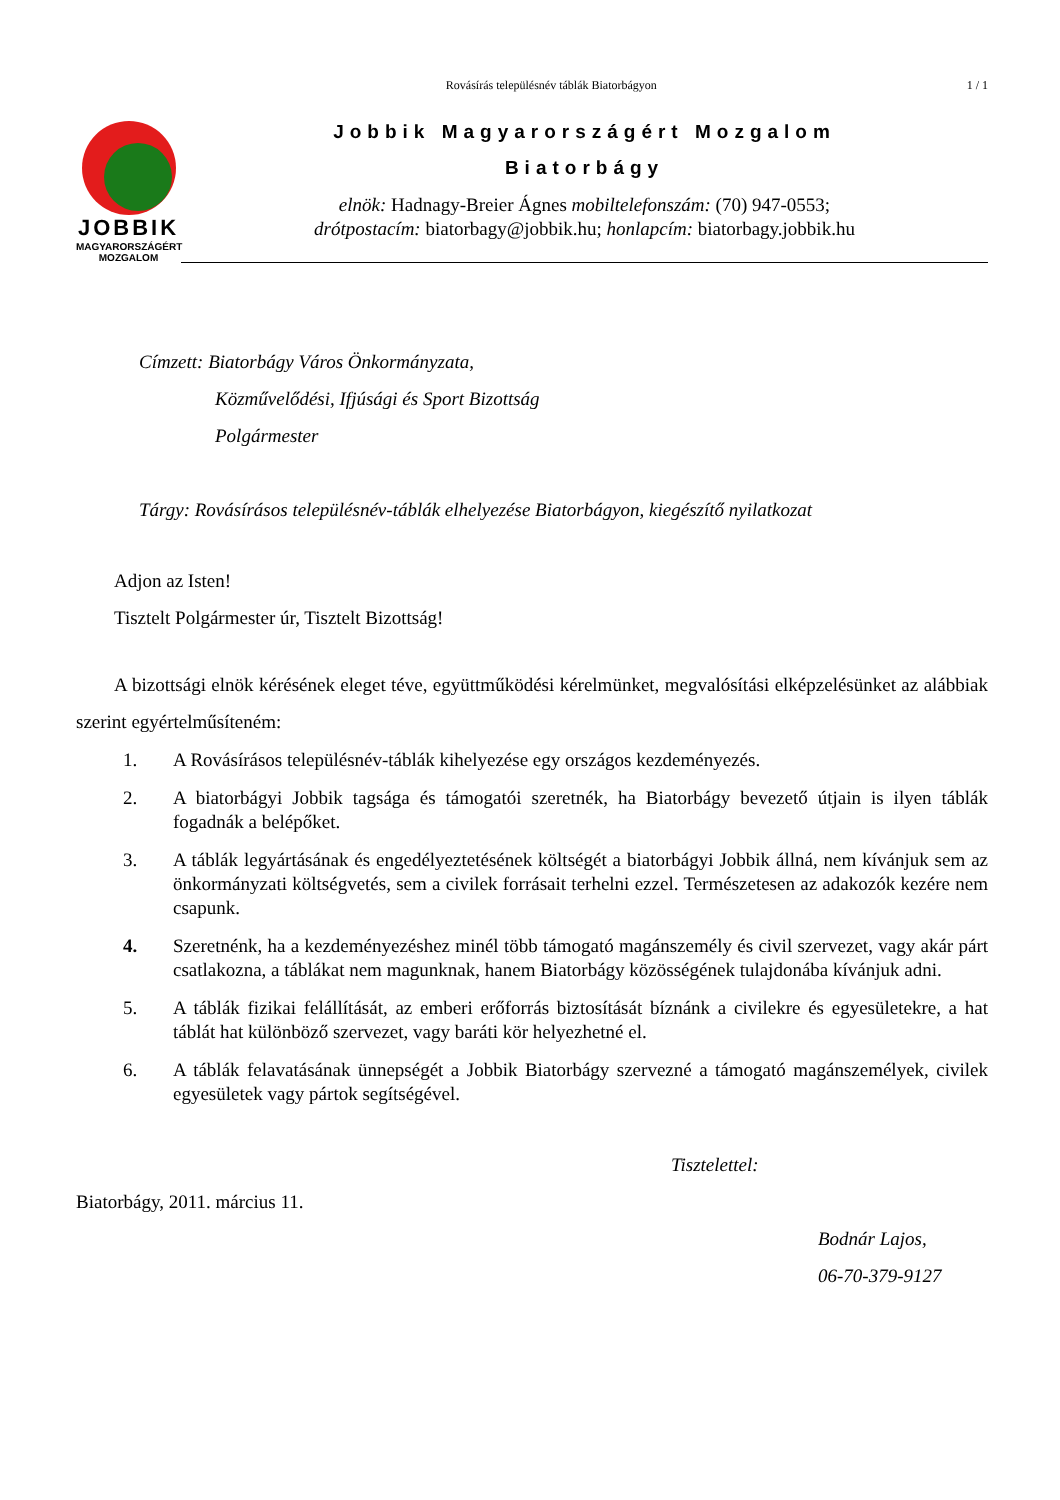Rovásírás településnév táblák Biatorbágyon
1 / 1
JOBBIK
MAGYARORSZÁGÉRT
MOZGALOM
Jobbik Magyarországért Mozgalom
Biatorbágy
elnök: Hadnagy-Breier Ágnes mobiltelefonszám: (70) 947-0553;
drótpostacím: biatorbagy@jobbik.hu; honlapcím: biatorbagy.jobbik.hu
Címzett: Biatorbágy Város Önkormányzata,
Közművelődési, Ifjúsági és Sport Bizottság
Polgármester
Tárgy: Rovásírásos településnév-táblák elhelyezése Biatorbágyon, kiegészítő nyilatkozat
Adjon az Isten!
Tisztelt Polgármester úr, Tisztelt Bizottság!
A bizottsági elnök kérésének eleget téve, együttműködési kérelmünket, megvalósítási elképzelésünket az alábbiak szerint egyértelműsíteném:
1. A Rovásírásos településnév-táblák kihelyezése egy országos kezdeményezés.
2. A biatorbágyi Jobbik tagsága és támogatói szeretnék, ha Biatorbágy bevezető útjain is ilyen táblák fogadnák a belépőket.
3. A táblák legyártásának és engedélyeztetésének költségét a biatorbágyi Jobbik állná, nem kívánjuk sem az önkormányzati költségvetés, sem a civilek forrásait terhelni ezzel. Természetesen az adakozók kezére nem csapunk.
4. Szeretnénk, ha a kezdeményezéshez minél több támogató magánszemély és civil szervezet, vagy akár párt csatlakozna, a táblákat nem magunknak, hanem Biatorbágy közösségének tulajdonába kívánjuk adni.
5. A táblák fizikai felállítását, az emberi erőforrás biztosítását bíznánk a civilekre és egyesületekre, a hat táblát hat különböző szervezet, vagy baráti kör helyezhetné el.
6. A táblák felavatásának ünnepségét a Jobbik Biatorbágy szervezné a támogató magánszemélyek, civilek egyesületek vagy pártok segítségével.
Tisztelettel:
Biatorbágy, 2011. március 11.
Bodnár Lajos,
06-70-379-9127